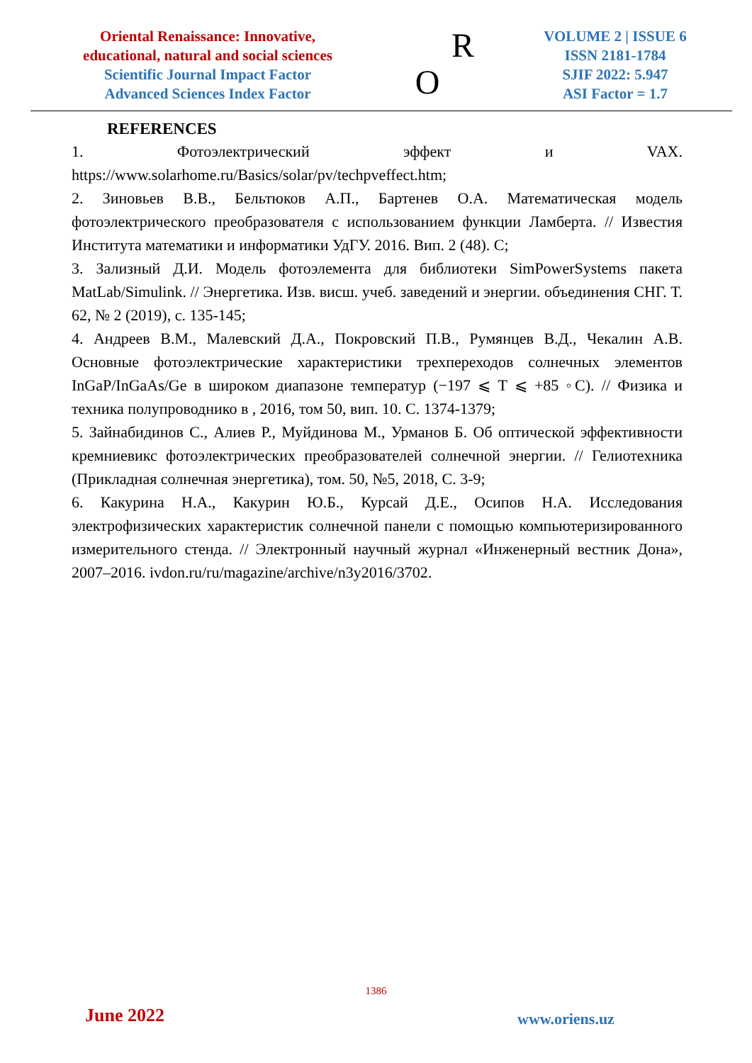Oriental Renaissance: Innovative,
educational, natural and social sciences
Scientific Journal Impact Factor
Advanced Sciences Index Factor
R
O
VOLUME 2 | ISSUE 6
ISSN 2181-1784
SJIF 2022: 5.947
ASI Factor = 1.7
REFERENCES
1. Фотоэлектрический эффект и VAX. https://www.solarhome.ru/Basics/solar/pv/techpveffect.htm;
2. Зиновьев В.В., Бельтюков А.П., Бартенев О.А. Математическая модель фотоэлектрического преобразователя с использованием функции Ламберта. // Известия Института математики и информатики УдГУ. 2016. Вип. 2 (48). С;
3. Зализный Д.И. Модель фотоэлемента для библиотеки SimPowerSystems пакета MatLab/Simulink. // Энергетика. Изв. висш. учеб. заведений и энергии. объединения СНГ. Т. 62, № 2 (2019), с. 135-145;
4. Андреев В.М., Малевский Д.А., Покровский П.В., Румянцев В.Д., Чекалин А.В. Основные фотоэлектрические характеристики трехпереходов солнечных элементов InGaP/InGaAs/Ge в широком диапазоне температур (−197 ⩽ T ⩽ +85 ◦C). // Физика и техника полупроводнико в , 2016, том 50, вип. 10. С. 1374-1379;
5. Зайнабидинов С., Алиев Р., Муйдинова М., Урманов Б. Об оптической эффективности кремниевикс фотоэлектрических преобразователей солнечной энергии. // Гелиотехника (Прикладная солнечная энергетика), том. 50, №5, 2018, С. 3-9;
6. Какурина Н.А., Какурин Ю.Б., Курсай Д.Е., Осипов Н.А. Исследования электрофизических характеристик солнечной панели с помощью компьютеризированного измерительного стенда. // Электронный научный журнал «Инженерный вестник Дона», 2007–2016. ivdon.ru/ru/magazine/archive/n3y2016/3702.
1386
June 2022 www.oriens.uz